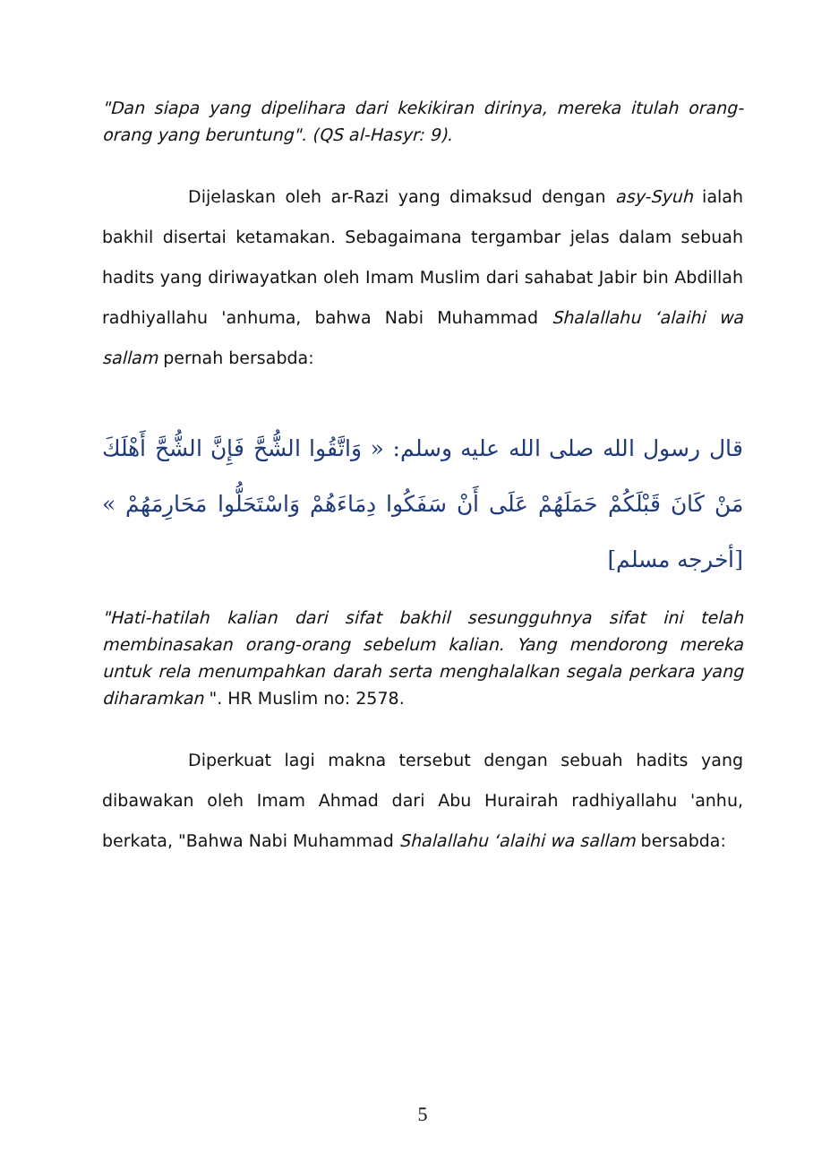"Dan siapa yang dipelihara dari kekikiran dirinya, mereka itulah orang-orang yang beruntung". (QS al-Hasyr: 9).
Dijelaskan oleh ar-Razi yang dimaksud dengan asy-Syuh ialah bakhil disertai ketamakan. Sebagaimana tergambar jelas dalam sebuah hadits yang diriwayatkan oleh Imam Muslim dari sahabat Jabir bin Abdillah radhiyallahu 'anhuma, bahwa Nabi Muhammad Shalallahu ‘alaihi wa sallam pernah bersabda:
قال رسول الله صلى الله عليه وسلم: « وَاتَّقُوا الشُّحَّ فَإِنَّ الشُّحَّ أَهْلَكَ مَنْ كَانَ قَبْلَكُمْ حَمَلَهُمْ عَلَى أَنْ سَفَكُوا دِمَاءَهُمْ وَاسْتَحَلُّوا مَحَارِمَهُمْ » [أخرجه مسلم]
"Hati-hatilah kalian dari sifat bakhil sesungguhnya sifat ini telah membinasakan orang-orang sebelum kalian. Yang mendorong mereka untuk rela menumpahkan darah serta menghalalkan segala perkara yang diharamkan ". HR Muslim no: 2578.
Diperkuat lagi makna tersebut dengan sebuah hadits yang dibawakan oleh Imam Ahmad dari Abu Hurairah radhiyallahu 'anhu, berkata, "Bahwa Nabi Muhammad Shalallahu ‘alaihi wa sallam bersabda:
5